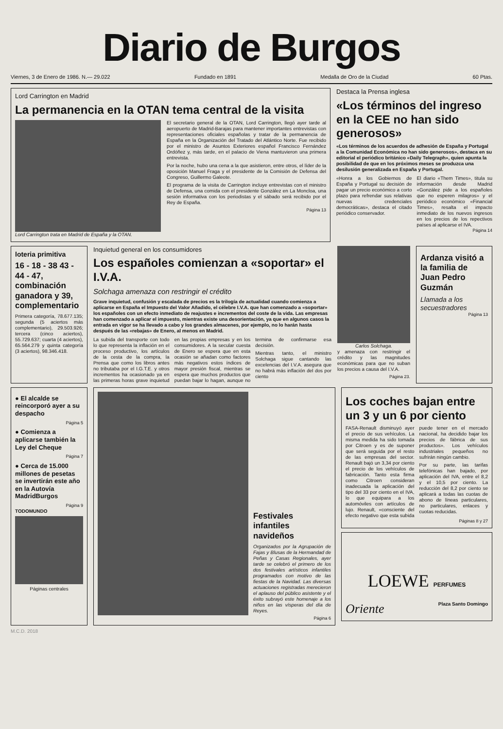Diario de Burgos
Viernes, 3 de Enero de 1986. N.— 29.022 Fundado en 1891 Medalla de Oro de la Ciudad 60 Ptas.
Lord Carrington en Madrid
La permanencia en la OTAN tema central de la visita
Lord Carrington trata en Madrid de España y la OTAN.
El secretario general de la OTAN, Lord Carrington, llegó ayer tarde al aeropuerto de Madrid-Barajas para mantener importantes entrevistas con representaciones oficiales españolas y tratar de la permanencia de España en la Organización del Tratado del Atlántico Norte. Fue recibido por el ministro de Asuntos Exteriores español Francisco Fernández Ordóñez y, más tarde, en el palacio de Viena mantuvieron una primera entrevista.
Por la noche, hubo una cena a la que asistieron, entre otros, el líder de la oposición Manuel Fraga y el presidente de la Comisión de Defensa del Congreso, Guillermo Galeote.
El programa de la visita de Carrington incluye entrevistas con el ministro de Defensa, una comida con el presidente González en La Moncloa, una sesión informativa con los periodistas y el sábado será recibido por el Rey de España.
Página 13
Destaca la Prensa inglesa
«Los términos del ingreso en la CEE no han sido generosos»
«Los términos de los acuerdos de adhesión de España y Portugal a la Comunidad Económica no han sido generosos», destaca en su editorial el periódico británico «Daily Telegraph», quien apunta la posibilidad de que en los próximos meses se produzca una desilusión generalizada en España y Portugal.
«Honra a los Gobiernos de España y Portugal su decisión de pagar un precio económico a corto plazo para refrendar sus relativas nuevas credenciales democráticas», destaca el citado periódico conservador.
El diario «Them Times», titula su información desde Madrid «González pide a los españoles que no esperen milagros» y el periódico económico «Financial Times», resalta el impacto inmediato de los nuevos ingresos en los precios de los repectivos países al aplicarse el IVA.
Página 14
loteria primitiva
16 - 18 - 38 43 - 44 - 47, combinación ganadora y 39, complementario
Primera categoría, 78.677.135; segunda (5 aciertos más complementario), 29.503.926; tercera (cinco aciertos), 55.729.637; cuarta (4 aciertos), 65.564.279 y quinta categoría (3 aciertos), 98.346.418.
Inquietud general en los consumidores
Los españoles comienzan a «soportar» el I.V.A.
Solchaga amenaza con restringir el crédito
Grave inquietud, confusión y escalada de precios es la trilogía de actualidad cuando comienza a aplicarse en España el Impuesto del Valor Añadido, el célebre I.V.A. que han comenzado a «soportar» los españoles con un efecto inmediato de reajustes e incrementos del coste de la vida. Las empresas han comenzado a aplicar el impuesto, mientras existe una desorientación, ya que en algunos casos la entrada en vigor se ha llevado a cabo y los grandes almacenes, por ejemplo, no lo harán hasta después de las «rebajas» de Enero, al menos en Madrid.
La subida del transporte con todo lo que representa la inflación en el proceso productivo, los artículos de la cesta de la compra, la Prensa que como los libros antes no tributaba por el I.G.T.E. y otros incrementos ha ocasionado ya en las primeras horas grave inquietud en las propias empresas y en los consumidores. A la secular cuesta de Enero se espera que en esta ocasión se añadan como factores más negativos estos índices de mayor presión fiscal, mientras se espera que muchos productos que puedan bajar lo hagan, aunque no termina de confirmarse esa decisión.
Mientras tanto, el ministro Solchaga sigue cantando las excelencias del I.V.A. asegura que no habrá más inflación del dos por ciento
Carlos Solchaga.
y amenaza con restringir el crédito y las magnitudes económicas para que no suban los precios a causa del I.V.A.
Página 23.
Ardanza visitó a la familia de Juan Pedro Guzmán
Llamada a los secuestradores
Página 13
● El alcalde se reincorporó ayer a su despacho
Página 5
● Comienza a aplicarse también la Ley del Cheque
Página 7
● Cerca de 15.000 millones de pesetas se invertirán este año en la Autovía MadridBurgos
Página 9
TODOMUNDO
Páginas centrales
Festivales infantiles navideños
Organizados por la Agrupación de Fajas y Blusas de la Hermandad de Peñas y Casas Regionales, ayer tarde se celebró el primero de los dos festivales artísticos infantiles programados con motivo de las fiestas de la Navidad. Las diversas actuaciones registradas merecieron el aplauso del público asistente y el éxito subrayó este homenaje a los niños en las vísperas del día de Reyes.
Página 6
Los coches bajan entre un 3 y un 6 por ciento
FASA-Renault disminuyó ayer el precio de sus vehículos. La misma medida ha sido tomada por Citroen y es de suponer que será seguida por el resto de las empresas del sector. Renault bajó un 3,34 por ciento el precio de los vehículos de fabricación. Tanto esta firma como Citroen consideran inadecuada la aplicación del tipo del 33 por ciento en el IVA, lo que equipara a los automóviles con artículos de lujo. Renault, «consciente del efecto negativo que esta subida puede tener en el mercado nacional, ha decidido bajar los precios de fábrica de sus productos». Los vehículos industriales pequeños no sufrirán ningún cambio.
Por su parte, las tarifas telefónicas han bajado, por aplicación del IVA, entre el 8,2 y el 10,5 por ciento. La reducción del 8,2 por ciento se aplicará a todas las cuotas de abono de líneas particulares, no particulares, enlaces y cuotas reducidas.
Páginas 8 y 27
LOEWE PERFUMES
Oriente Plaza Santo Domingo
M.C.D. 2018